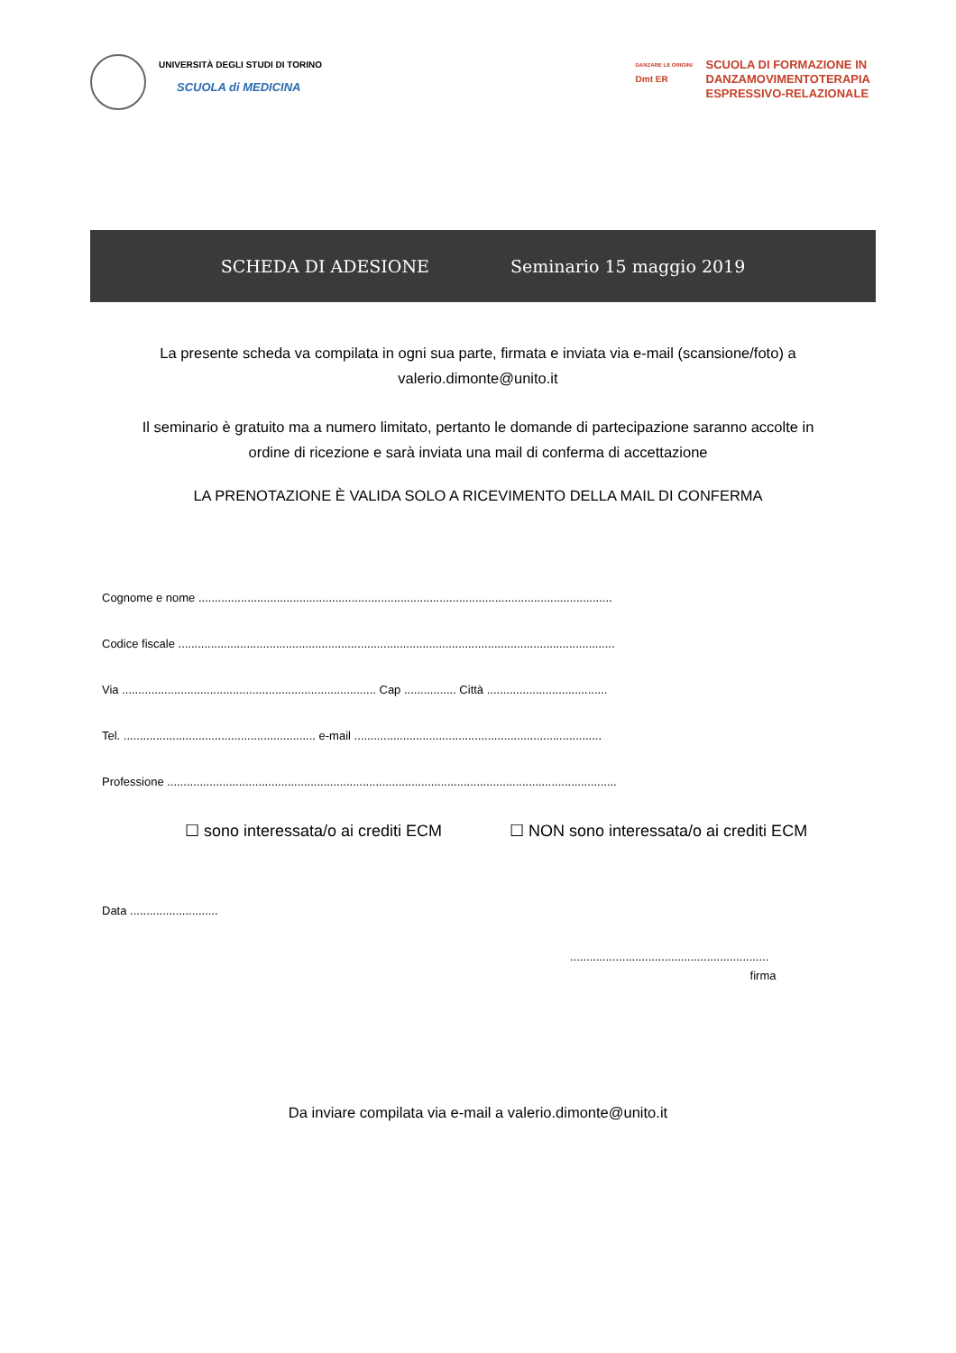UNIVERSITÀ DEGLI STUDI DI TORINO
SCUOLA di MEDICINA
DANZARE LE ORIGINI
Dmt ER
SCUOLA DI FORMAZIONE IN
DANZAMOVIMENTOTERAPIA
ESPRESSIVO-RELAZIONALE
SCHEDA DI ADESIONE Seminario 15 maggio 2019
La presente scheda va compilata in ogni sua parte, firmata e inviata via e-mail (scansione/foto) a
valerio.dimonte@unito.it
Il seminario è gratuito ma a numero limitato, pertanto le domande di partecipazione saranno accolte in
ordine di ricezione e sarà inviata una mail di conferma di accettazione
LA PRENOTAZIONE È VALIDA SOLO A RICEVIMENTO DELLA MAIL DI CONFERMA
Cognome e nome ...............................................................................................................................
Codice fiscale ......................................................................................................................................
Via .............................................................................. Cap ................ Città .....................................
Tel. ........................................................... e-mail ............................................................................
Professione ..........................................................................................................................................
☐ sono interessata/o ai crediti ECM ☐ NON sono interessata/o ai crediti ECM
Data ...........................
.............................................................
firma
Da inviare compilata via e-mail a valerio.dimonte@unito.it